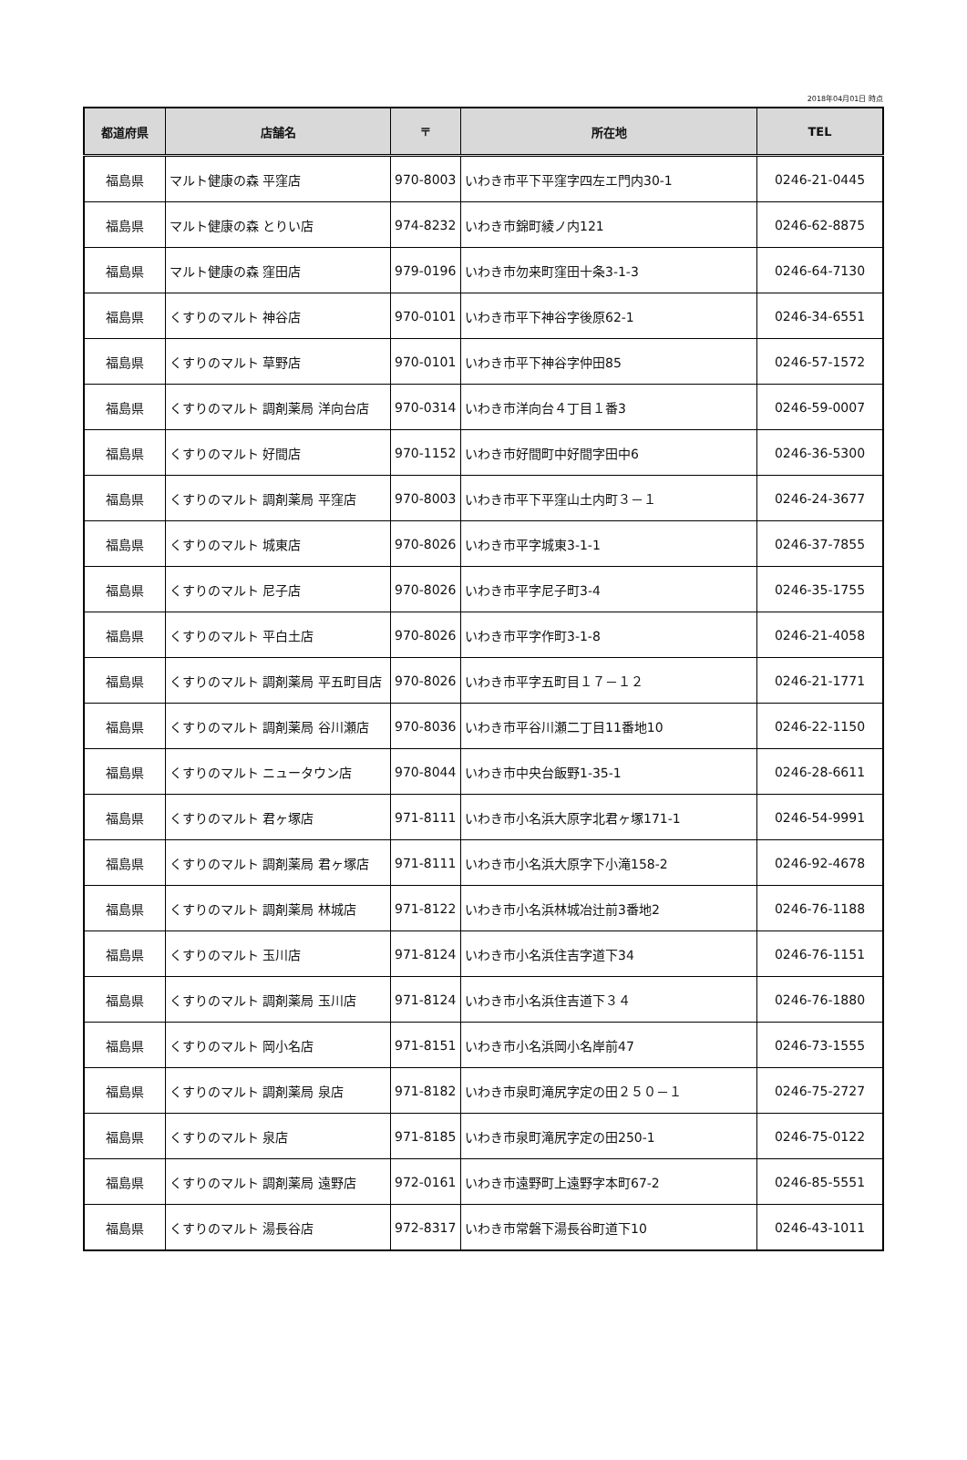2018年04月01日 時点
| 都道府県 | 店舗名 | 〒 | 所在地 | TEL |
| --- | --- | --- | --- | --- |
| 福島県 | マルト健康の森 平窪店 | 970-8003 | いわき市平下平窪字四左エ門内30-1 | 0246-21-0445 |
| 福島県 | マルト健康の森 とりい店 | 974-8232 | いわき市錦町綾ノ内121 | 0246-62-8875 |
| 福島県 | マルト健康の森 窪田店 | 979-0196 | いわき市勿来町窪田十条3-1-3 | 0246-64-7130 |
| 福島県 | くすりのマルト 神谷店 | 970-0101 | いわき市平下神谷字後原62-1 | 0246-34-6551 |
| 福島県 | くすりのマルト 草野店 | 970-0101 | いわき市平下神谷字仲田85 | 0246-57-1572 |
| 福島県 | くすりのマルト 調剤薬局 洋向台店 | 970-0314 | いわき市洋向台４丁目１番3 | 0246-59-0007 |
| 福島県 | くすりのマルト 好間店 | 970-1152 | いわき市好間町中好間字田中6 | 0246-36-5300 |
| 福島県 | くすりのマルト 調剤薬局 平窪店 | 970-8003 | いわき市平下平窪山土内町３－１ | 0246-24-3677 |
| 福島県 | くすりのマルト 城東店 | 970-8026 | いわき市平字城東3-1-1 | 0246-37-7855 |
| 福島県 | くすりのマルト 尼子店 | 970-8026 | いわき市平字尼子町3-4 | 0246-35-1755 |
| 福島県 | くすりのマルト 平白土店 | 970-8026 | いわき市平字作町3-1-8 | 0246-21-4058 |
| 福島県 | くすりのマルト 調剤薬局 平五町目店 | 970-8026 | いわき市平字五町目１７－１２ | 0246-21-1771 |
| 福島県 | くすりのマルト 調剤薬局 谷川瀬店 | 970-8036 | いわき市平谷川瀬二丁目11番地10 | 0246-22-1150 |
| 福島県 | くすりのマルト ニュータウン店 | 970-8044 | いわき市中央台飯野1-35-1 | 0246-28-6611 |
| 福島県 | くすりのマルト 君ヶ塚店 | 971-8111 | いわき市小名浜大原字北君ヶ塚171-1 | 0246-54-9991 |
| 福島県 | くすりのマルト 調剤薬局 君ヶ塚店 | 971-8111 | いわき市小名浜大原字下小滝158-2 | 0246-92-4678 |
| 福島県 | くすりのマルト 調剤薬局 林城店 | 971-8122 | いわき市小名浜林城冶辻前3番地2 | 0246-76-1188 |
| 福島県 | くすりのマルト 玉川店 | 971-8124 | いわき市小名浜住吉字道下34 | 0246-76-1151 |
| 福島県 | くすりのマルト 調剤薬局 玉川店 | 971-8124 | いわき市小名浜住吉道下３４ | 0246-76-1880 |
| 福島県 | くすりのマルト 岡小名店 | 971-8151 | いわき市小名浜岡小名岸前47 | 0246-73-1555 |
| 福島県 | くすりのマルト 調剤薬局 泉店 | 971-8182 | いわき市泉町滝尻字定の田２５０－１ | 0246-75-2727 |
| 福島県 | くすりのマルト 泉店 | 971-8185 | いわき市泉町滝尻字定の田250-1 | 0246-75-0122 |
| 福島県 | くすりのマルト 調剤薬局 遠野店 | 972-0161 | いわき市遠野町上遠野字本町67-2 | 0246-85-5551 |
| 福島県 | くすりのマルト 湯長谷店 | 972-8317 | いわき市常磐下湯長谷町道下10 | 0246-43-1011 |